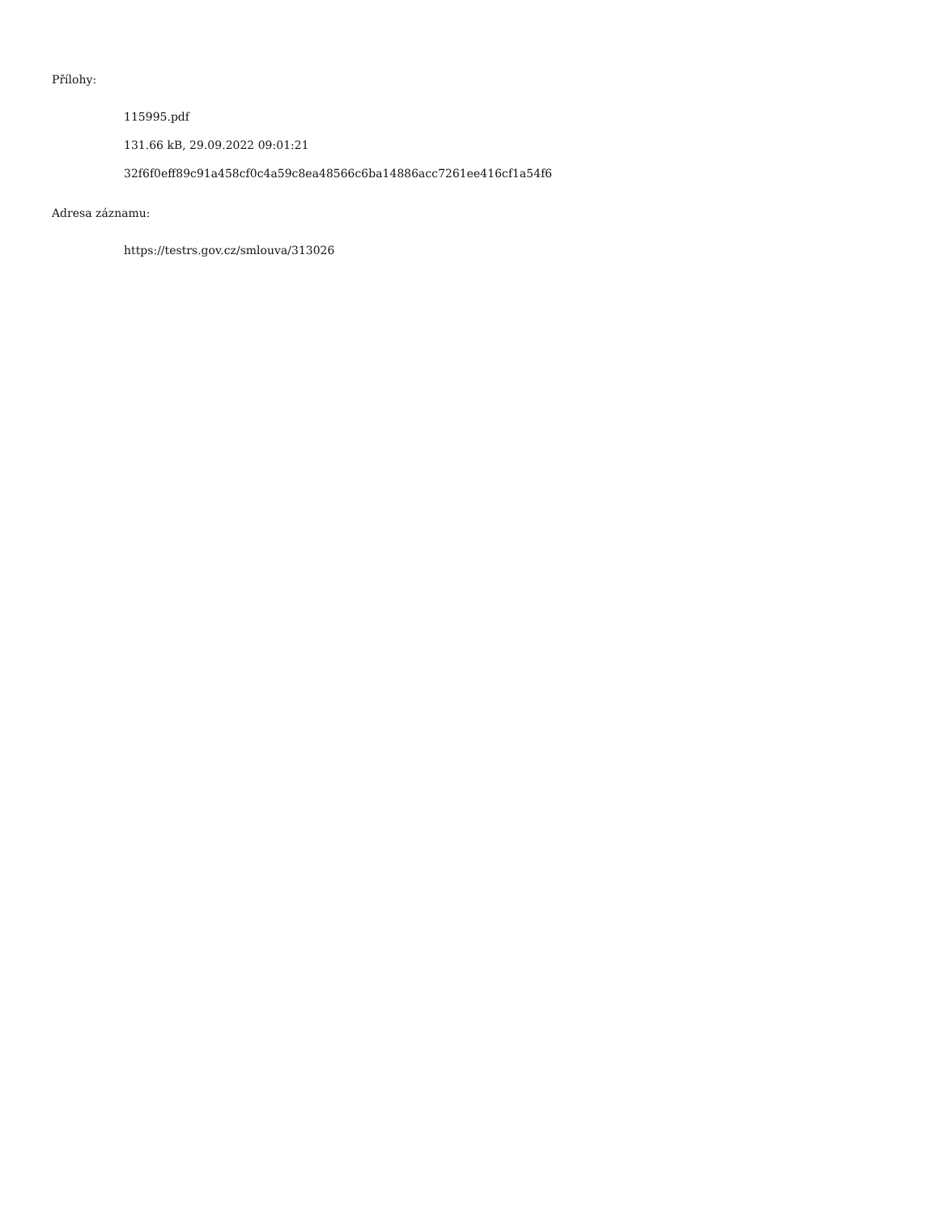Přílohy:
115995.pdf
131.66 kB, 29.09.2022 09:01:21
32f6f0eff89c91a458cf0c4a59c8ea48566c6ba14886acc7261ee416cf1a54f6
Adresa záznamu:
https://testrs.gov.cz/smlouva/313026